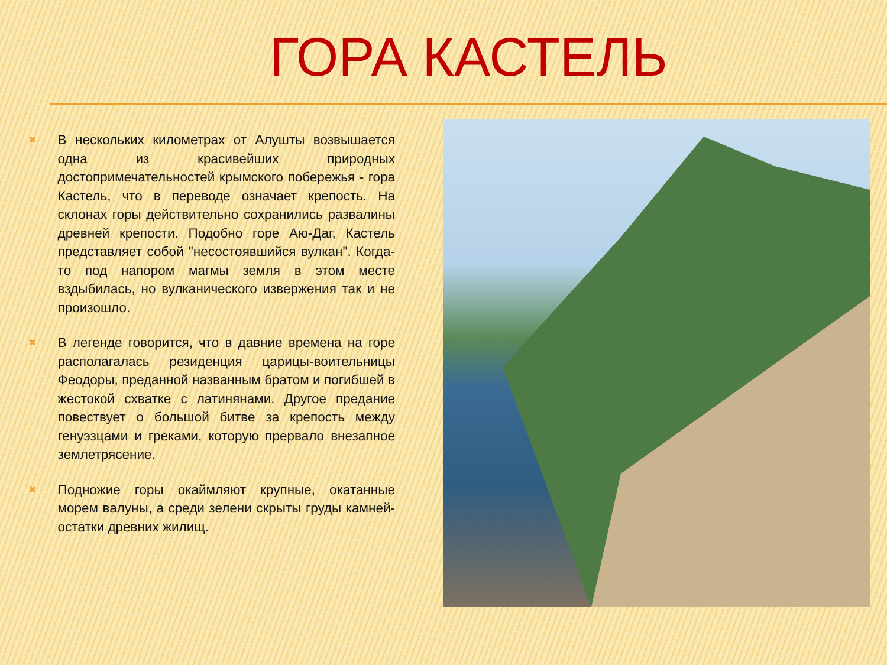ГОРА КАСТЕЛЬ
✖
В нескольких километрах от Алушты возвышается одна из красивейших природных достопримечательностей крымского побережья - гора Кастель, что в переводе означает крепость. На склонах горы действительно сохранились развалины древней крепости. Подобно горе Аю-Даг, Кастель представляет собой "несостоявшийся вулкан". Когда-то под напором магмы земля в этом месте вздыбилась, но вулканического извержения так и не произошло.
✖
В легенде говорится, что в давние времена на горе располагалась резиденция царицы-воительницы Феодоры, преданной названным братом и погибшей в жестокой схватке с латинянами. Другое предание повествует о большой битве за крепость между генуэзцами и греками, которую прервало внезапное землетрясение.
✖
Подножие горы окаймляют крупные, окатанные морем валуны, а среди зелени скрыты груды камней- остатки древних жилищ.